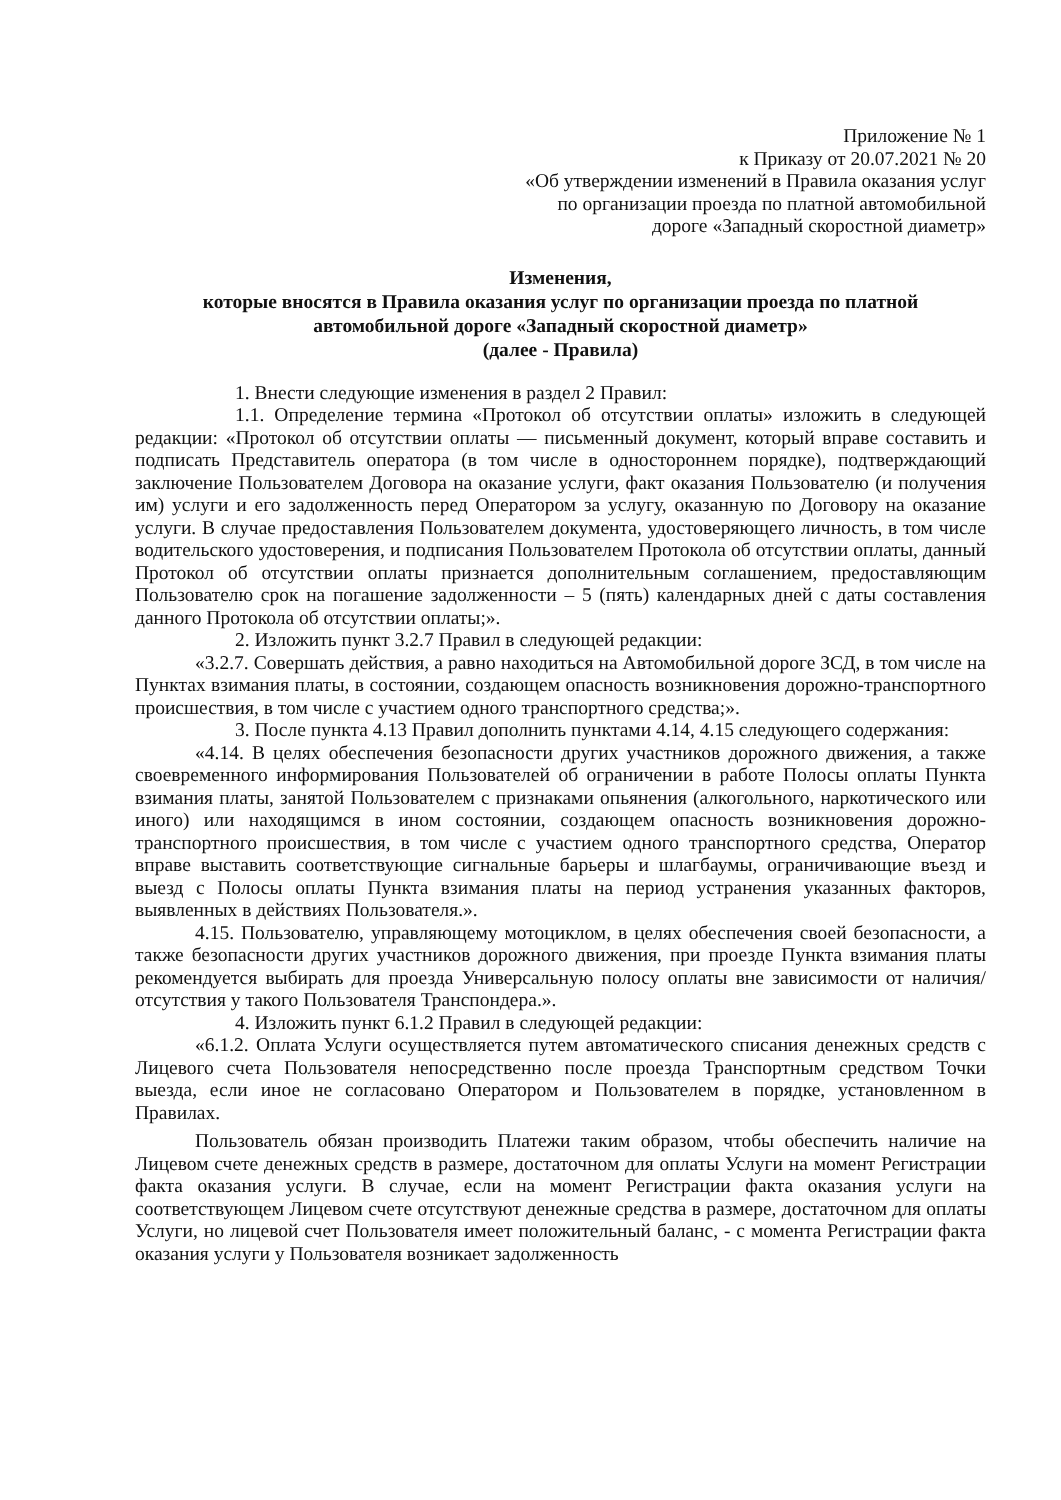Приложение № 1
к Приказу от 20.07.2021 № 20
«Об утверждении изменений в Правила оказания услуг
по организации проезда по платной автомобильной
дороге «Западный скоростной диаметр»
Изменения,
которые вносятся в Правила оказания услуг по организации проезда по платной автомобильной дороге «Западный скоростной диаметр»
(далее - Правила)
1. Внести следующие изменения в раздел 2 Правил:
1.1. Определение термина «Протокол об отсутствии оплаты» изложить в следующей редакции: «Протокол об отсутствии оплаты — письменный документ, который вправе составить и подписать Представитель оператора (в том числе в одностороннем порядке), подтверждающий заключение Пользователем Договора на оказание услуги, факт оказания Пользователю (и получения им) услуги и его задолженность перед Оператором за услугу, оказанную по Договору на оказание услуги. В случае предоставления Пользователем документа, удостоверяющего личность, в том числе водительского удостоверения, и подписания Пользователем Протокола об отсутствии оплаты, данный Протокол об отсутствии оплаты признается дополнительным соглашением, предоставляющим Пользователю срок на погашение задолженности – 5 (пять) календарных дней с даты составления данного Протокола об отсутствии оплаты;».
2. Изложить пункт 3.2.7 Правил в следующей редакции:
«3.2.7. Совершать действия, а равно находиться на Автомобильной дороге ЗСД, в том числе на Пунктах взимания платы, в состоянии, создающем опасность возникновения дорожно-транспортного происшествия, в том числе с участием одного транспортного средства;».
3. После пункта 4.13 Правил дополнить пунктами 4.14, 4.15 следующего содержания:
«4.14. В целях обеспечения безопасности других участников дорожного движения, а также своевременного информирования Пользователей об ограничении в работе Полосы оплаты Пункта взимания платы, занятой Пользователем с признаками опьянения (алкогольного, наркотического или иного) или находящимся в ином состоянии, создающем опасность возникновения дорожно-транспортного происшествия, в том числе с участием одного транспортного средства, Оператор вправе выставить соответствующие сигнальные барьеры и шлагбаумы, ограничивающие въезд и выезд с Полосы оплаты Пункта взимания платы на период устранения указанных факторов, выявленных в действиях Пользователя.».
4.15. Пользователю, управляющему мотоциклом, в целях обеспечения своей безопасности, а также безопасности других участников дорожного движения, при проезде Пункта взимания платы рекомендуется выбирать для проезда Универсальную полосу оплаты вне зависимости от наличия/отсутствия у такого Пользователя Транспондера.».
4. Изложить пункт 6.1.2 Правил в следующей редакции:
«6.1.2. Оплата Услуги осуществляется путем автоматического списания денежных средств с Лицевого счета Пользователя непосредственно после проезда Транспортным средством Точки выезда, если иное не согласовано Оператором и Пользователем в порядке, установленном в Правилах.
Пользователь обязан производить Платежи таким образом, чтобы обеспечить наличие на Лицевом счете денежных средств в размере, достаточном для оплаты Услуги на момент Регистрации факта оказания услуги. В случае, если на момент Регистрации факта оказания услуги на соответствующем Лицевом счете отсутствуют денежные средства в размере, достаточном для оплаты Услуги, но лицевой счет Пользователя имеет положительный баланс, - с момента Регистрации факта оказания услуги у Пользователя возникает задолженность